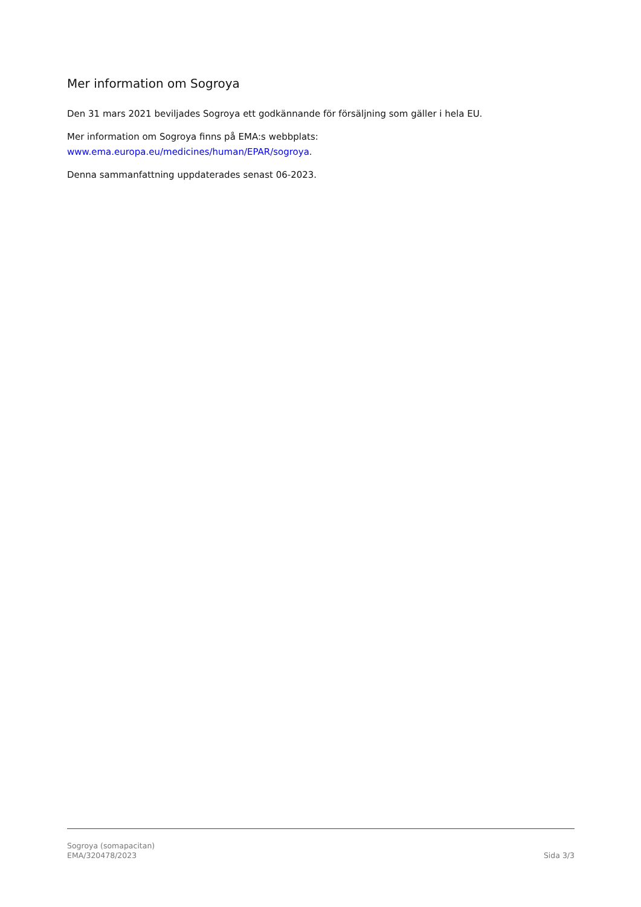Mer information om Sogroya
Den 31 mars 2021 beviljades Sogroya ett godkännande för försäljning som gäller i hela EU.
Mer information om Sogroya finns på EMA:s webbplats:
www.ema.europa.eu/medicines/human/EPAR/sogroya.
Denna sammanfattning uppdaterades senast 06-2023.
Sogroya (somapacitan)
EMA/320478/2023 Sida 3/3